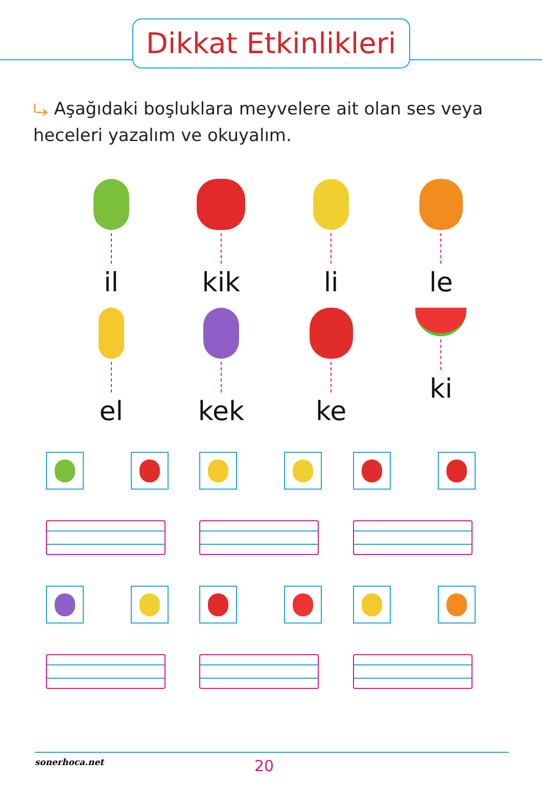Dikkat Etkinlikleri
⤷ Aşağıdaki boşluklara meyvelere ait olan ses veya heceleri yazalım ve okuyalım.
il
kik
li
le
el
kek
ke
ki
sonerhoca.net 20